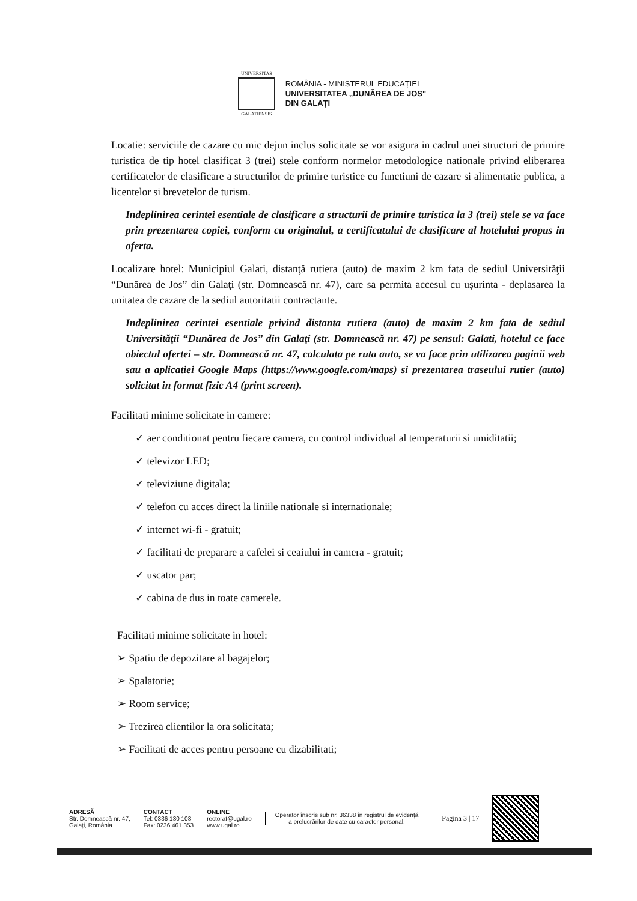UNIVERSITAS
GALATIENSIS
ROMÂNIA - MINISTERUL EDUCAȚIEI
UNIVERSITATEA „DUNĂREA DE JOS"
DIN GALAȚI
Locatie: serviciile de cazare cu mic dejun inclus solicitate se vor asigura in cadrul unei structuri de primire turistica de tip hotel clasificat 3 (trei) stele conform normelor metodologice nationale privind eliberarea certificatelor de clasificare a structurilor de primire turistice cu functiuni de cazare si alimentatie publica, a licentelor si brevetelor de turism.
Indeplinirea cerintei esentiale de clasificare a structurii de primire turistica la 3 (trei) stele se va face prin prezentarea copiei, conform cu originalul, a certificatului de clasificare al hotelului propus in oferta.
Localizare hotel: Municipiul Galati, distanţă rutiera (auto) de maxim 2 km fata de sediul Universităţii “Dunărea de Jos” din Galaţi (str. Domnească nr. 47), care sa permita accesul cu uşurinta - deplasarea la unitatea de cazare de la sediul autoritatii contractante.
Indeplinirea cerintei esentiale privind distanta rutiera (auto) de maxim 2 km fata de sediul Universităţii “Dunărea de Jos” din Galaţi (str. Domnească nr. 47) pe sensul: Galati, hotelul ce face obiectul ofertei – str. Domnească nr. 47, calculata pe ruta auto, se va face prin utilizarea paginii web sau a aplicatiei Google Maps (https://www.google.com/maps) si prezentarea traseului rutier (auto) solicitat in format fizic A4 (print screen).
Facilitati minime solicitate in camere:
✓ aer conditionat pentru fiecare camera, cu control individual al temperaturii si umiditatii;
✓ televizor LED;
✓ televiziune digitala;
✓ telefon cu acces direct la liniile nationale si internationale;
✓ internet wi-fi - gratuit;
✓ facilitati de preparare a cafelei si ceaiului in camera - gratuit;
✓ uscator par;
✓ cabina de dus in toate camerele.
Facilitati minime solicitate in hotel:
➢ Spatiu de depozitare al bagajelor;
➢ Spalatorie;
➢ Room service;
➢ Trezirea clientilor la ora solicitata;
➢ Facilitati de acces pentru persoane cu dizabilitati;
ADRESĂ
Str. Domnească nr. 47,
Galați, România
CONTACT
Tel: 0336 130 108
Fax: 0236 461 353
ONLINE
rectorat@ugal.ro
www.ugal.ro
Operator înscris sub nr. 36338 în registrul de evidență
a prelucrărilor de date cu caracter personal.
Pagina 3 | 17